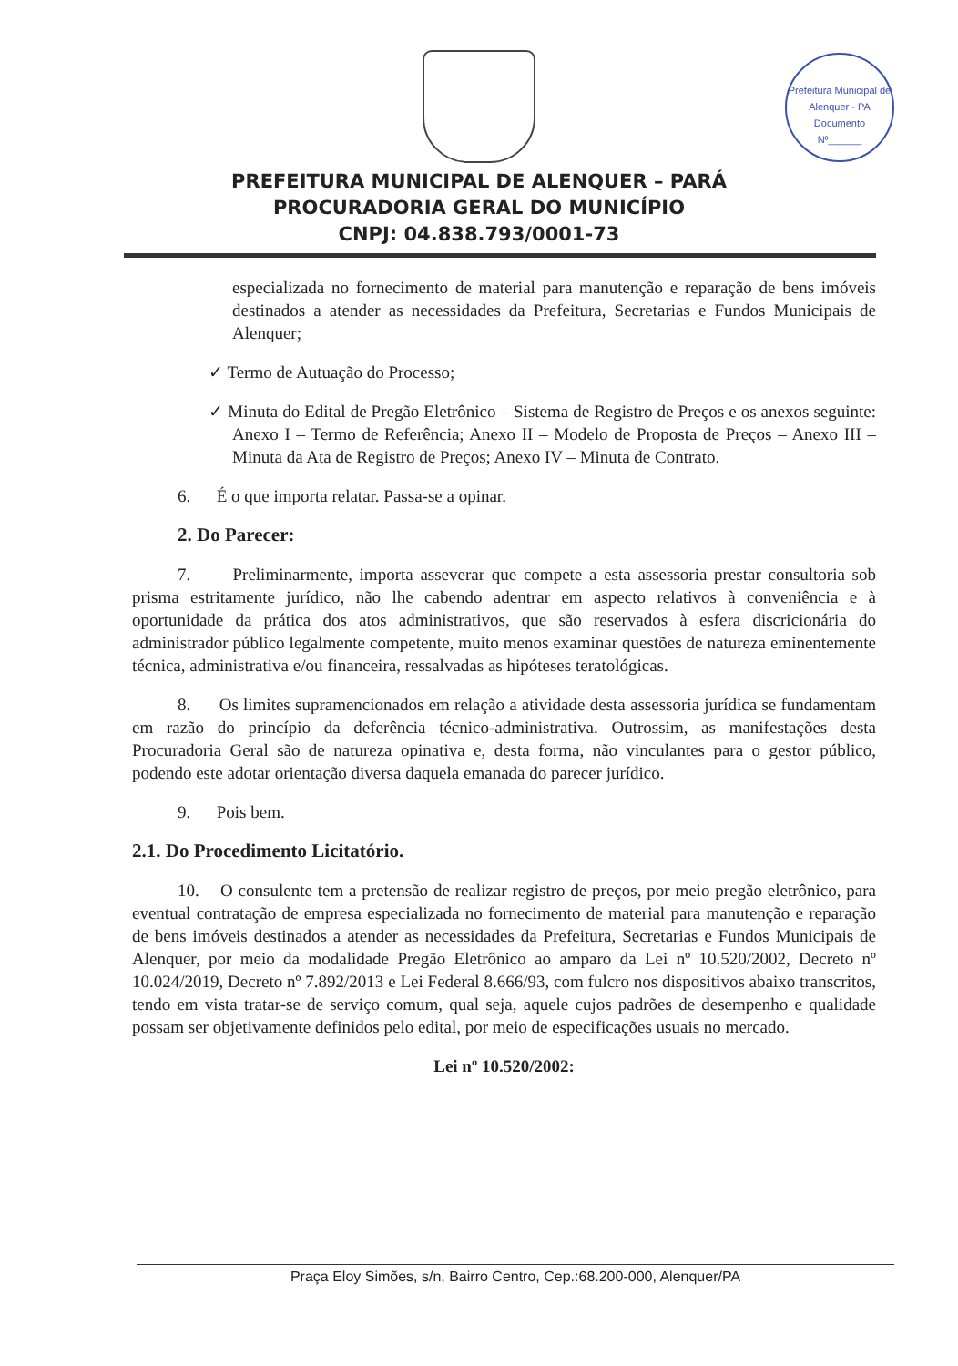Prefeitura Municipal de Alenquer - PA
Documento
Nº______
PREFEITURA MUNICIPAL DE ALENQUER – PARÁ
PROCURADORIA GERAL DO MUNICÍPIO
CNPJ: 04.838.793/0001-73
especializada no fornecimento de material para manutenção e reparação de bens imóveis destinados a atender as necessidades da Prefeitura, Secretarias e Fundos Municipais de Alenquer;
✓ Termo de Autuação do Processo;
✓ Minuta do Edital de Pregão Eletrônico – Sistema de Registro de Preços e os anexos seguinte: Anexo I – Termo de Referência; Anexo II – Modelo de Proposta de Preços – Anexo III – Minuta da Ata de Registro de Preços; Anexo IV – Minuta de Contrato.
6. É o que importa relatar. Passa-se a opinar.
2. Do Parecer:
7. Preliminarmente, importa asseverar que compete a esta assessoria prestar consultoria sob prisma estritamente jurídico, não lhe cabendo adentrar em aspecto relativos à conveniência e à oportunidade da prática dos atos administrativos, que são reservados à esfera discricionária do administrador público legalmente competente, muito menos examinar questões de natureza eminentemente técnica, administrativa e/ou financeira, ressalvadas as hipóteses teratológicas.
8. Os limites supramencionados em relação a atividade desta assessoria jurídica se fundamentam em razão do princípio da deferência técnico-administrativa. Outrossim, as manifestações desta Procuradoria Geral são de natureza opinativa e, desta forma, não vinculantes para o gestor público, podendo este adotar orientação diversa daquela emanada do parecer jurídico.
9. Pois bem.
2.1. Do Procedimento Licitatório.
10. O consulente tem a pretensão de realizar registro de preços, por meio pregão eletrônico, para eventual contratação de empresa especializada no fornecimento de material para manutenção e reparação de bens imóveis destinados a atender as necessidades da Prefeitura, Secretarias e Fundos Municipais de Alenquer, por meio da modalidade Pregão Eletrônico ao amparo da Lei nº 10.520/2002, Decreto nº 10.024/2019, Decreto nº 7.892/2013 e Lei Federal 8.666/93, com fulcro nos dispositivos abaixo transcritos, tendo em vista tratar-se de serviço comum, qual seja, aquele cujos padrões de desempenho e qualidade possam ser objetivamente definidos pelo edital, por meio de especificações usuais no mercado.
Lei nº 10.520/2002:
Praça Eloy Simões, s/n, Bairro Centro, Cep.:68.200-000, Alenquer/PA